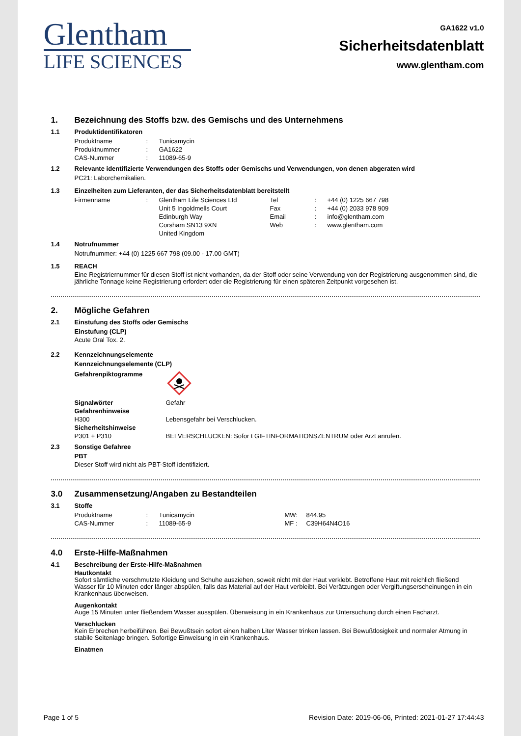Glentham
LIFE SCIENCES
GA1622 v1.0
Sicherheitsdatenblatt
www.glentham.com
1. Bezeichnung des Stoffs bzw. des Gemischs und des Unternehmens
1.1 Produktidentifikatoren
| Produktname | : | Tunicamycin |
| Produktnummer | : | GA1622 |
| CAS-Nummer | : | 11089-65-9 |
1.2 Relevante identifizierte Verwendungen des Stoffs oder Gemischs und Verwendungen, von denen abgeraten wird
PC21: Laborchemikalien.
1.3 Einzelheiten zum Lieferanten, der das Sicherheitsdatenblatt bereitstellt
| Firmenname | : | Glentham Life Sciences Ltd Unit 5 Ingoldmells Court Edinburgh Way Corsham SN13 9XN United Kingdom | Tel Fax Email Web | : : : : | +44 (0) 1225 667 798 +44 (0) 2033 978 909 info@glentham.com www.glentham.com |
1.4 Notrufnummer
Notrufnummer: +44 (0) 1225 667 798 (09.00 - 17.00 GMT)
1.5 REACH
Eine Registriernummer für diesen Stoff ist nicht vorhanden, da der Stoff oder seine Verwendung von der Registrierung ausgenommen sind, die jährliche Tonnage keine Registrierung erfordert oder die Registrierung für einen späteren Zeitpunkt vorgesehen ist.
2. Mögliche Gefahren
2.1 Einstufung des Stoffs oder Gemischs
Einstufung (CLP)
Acute Oral Tox. 2.
2.2 Kennzeichnungselemente
Kennzeichnungselemente (CLP)
| Gefahrenpiktogramme | |
| Signalwörter | Gefahr |
| Gefahrenhinweise | |
| H300 | Lebensgefahr bei Verschlucken. |
| Sicherheitshinweise | |
| P301 + P310 | BEI VERSCHLUCKEN: Sofor t GIFTINFORMATIONSZENTRUM oder Arzt anrufen. |
2.3 Sonstige Gefahree
PBT
Dieser Stoff wird nicht als PBT-Stoff identifiziert.
3.0 Zusammensetzung/Angaben zu Bestandteilen
3.1 Stoffe
| Produktname | : | Tunicamycin | MW: | 844.95 |
| CAS-Nummer | : | 11089-65-9 | MF : | C39H64N4O16 |
4.0 Erste-Hilfe-Maßnahmen
4.1 Beschreibung der Erste-Hilfe-Maßnahmen
Hautkontakt
Sofort sämtliche verschmutzte Kleidung und Schuhe ausziehen, soweit nicht mit der Haut verklebt. Betroffene Haut mit reichlich fließend Wasser für 10 Minuten oder länger abspülen, falls das Material auf der Haut verbleibt. Bei Verätzungen oder Vergiftungserscheinungen in ein Krankenhaus überweisen.
Augenkontakt
Auge 15 Minuten unter fließendem Wasser ausspülen. Überweisung in ein Krankenhaus zur Untersuchung durch einen Facharzt.
Verschlucken
Kein Erbrechen herbeiführen. Bei Bewußtsein sofort einen halben Liter Wasser trinken lassen. Bei Bewußtlosigkeit und normaler Atmung in stabile Seitenlage bringen. Sofortige Einweisung in ein Krankenhaus.
Einatmen
Page 1 of 5 Revision Date: 2019-06-06, Printed: 2021-01-27 17:44:43